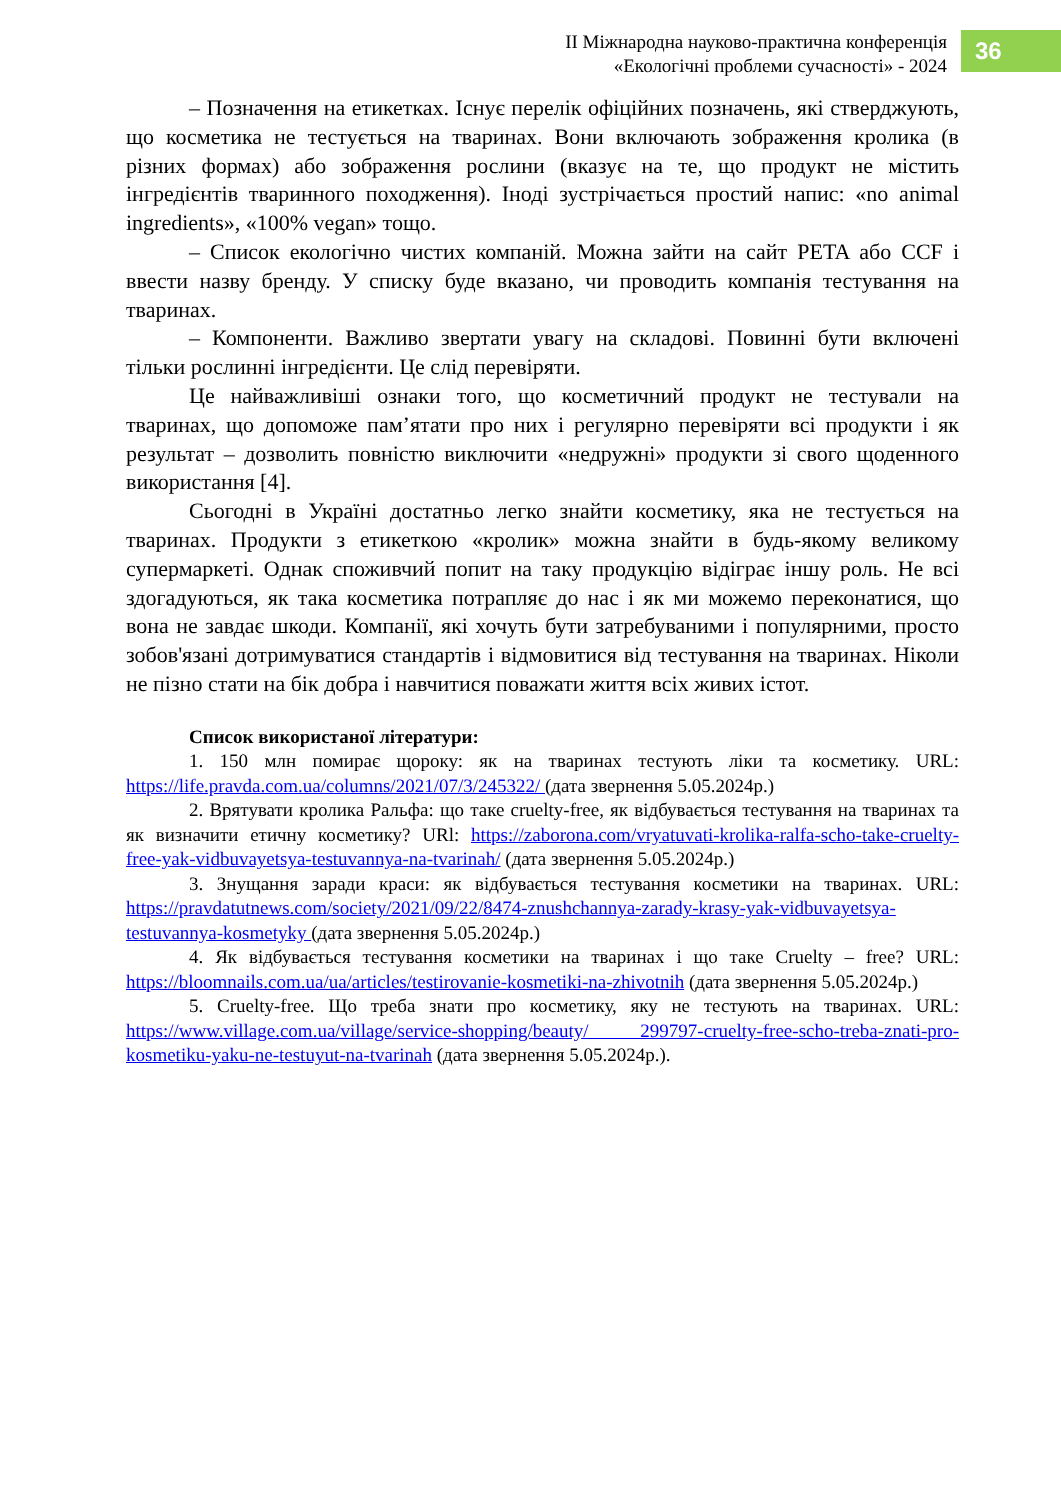ІІ Міжнародна науково-практична конференція
«Екологічні проблеми сучасності» - 2024
36
– Позначення на етикетках. Існує перелік офіційних позначень, які стверджують, що косметика не тестується на тваринах. Вони включають зображення кролика (в різних формах) або зображення рослини (вказує на те, що продукт не містить інгредієнтів тваринного походження). Іноді зустрічається простий напис: «no animal ingredients», «100% vegan» тощо.
– Список екологічно чистих компаній. Можна зайти на сайт PETA або CCF і ввести назву бренду. У списку буде вказано, чи проводить компанія тестування на тваринах.
– Компоненти. Важливо звертати увагу на складові. Повинні бути включені тільки рослинні інгредієнти. Це слід перевіряти.
Це найважливіші ознаки того, що косметичний продукт не тестували на тваринах, що допоможе пам’ятати про них і регулярно перевіряти всі продукти і як результат – дозволить повністю виключити «недружні» продукти зі свого щоденного використання [4].
Сьогодні в Україні достатньо легко знайти косметику, яка не тестується на тваринах. Продукти з етикеткою «кролик» можна знайти в будь-якому великому супермаркеті. Однак споживчий попит на таку продукцію відіграє іншу роль. Не всі здогадуються, як така косметика потрапляє до нас і як ми можемо переконатися, що вона не завдає шкоди. Компанії, які хочуть бути затребуваними і популярними, просто зобов'язані дотримуватися стандартів і відмовитися від тестування на тваринах. Ніколи не пізно стати на бік добра і навчитися поважати життя всіх живих істот.
Список використаної літератури:
1. 150 млн помирає щороку: як на тваринах тестують ліки та косметику. URL: https://life.pravda.com.ua/columns/2021/07/3/245322/ (дата звернення 5.05.2024р.)
2. Врятувати кролика Ральфа: що таке cruelty-free, як відбувається тестування на тваринах та як визначити етичну косметику? URl: https://zaborona.com/vryatuvati-krolika-ralfa-scho-take-cruelty-free-yak-vidbuvayetsya-testuvannya-na-tvarinah/ (дата звернення 5.05.2024р.)
3. Знущання заради краси: як відбувається тестування косметики на тваринах. URL: https://pravdatutnews.com/society/2021/09/22/8474-znushchannya-zarady-krasy-yak-vidbuvayetsya-testuvannya-kosmetyky (дата звернення 5.05.2024р.)
4. Як відбувається тестування косметики на тваринах і що таке Cruelty – free? URL: https://bloomnails.com.ua/ua/articles/testirovanie-kosmetiki-na-zhivotnih (дата звернення 5.05.2024р.)
5. Cruelty-free. Що треба знати про косметику, яку не тестують на тваринах. URL: https://www.village.com.ua/village/service-shopping/beauty/ 299797-cruelty-free-scho-treba-znati-pro-kosmetiku-yaku-ne-testuyut-na-tvarinah (дата звернення 5.05.2024р.).